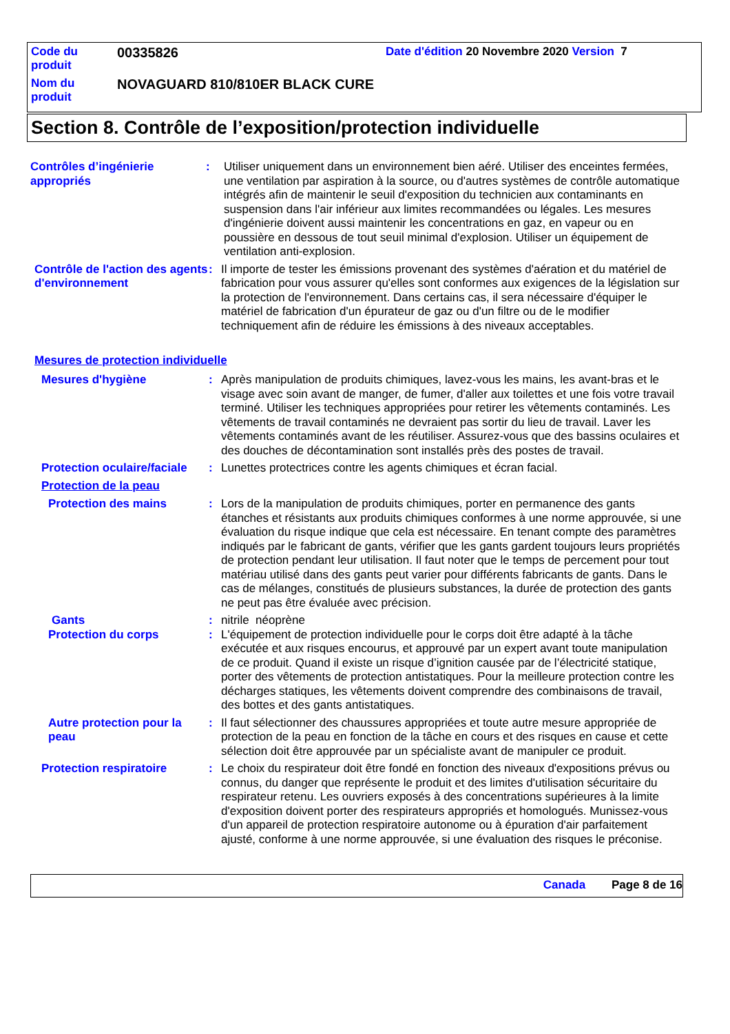| Code du produit | 00335826 | Date d'édition 20 Novembre 2020 Version 7 |
| Nom du produit | NOVAGUARD 810/810ER BLACK CURE | |
Section 8. Contrôle de l’exposition/protection individuelle
Contrôles d’ingénierie appropriés
: Utiliser uniquement dans un environnement bien aéré. Utiliser des enceintes fermées, une ventilation par aspiration à la source, ou d'autres systèmes de contrôle automatique intégrés afin de maintenir le seuil d'exposition du technicien aux contaminants en suspension dans l'air inférieur aux limites recommandées ou légales. Les mesures d'ingénierie doivent aussi maintenir les concentrations en gaz, en vapeur ou en poussière en dessous de tout seuil minimal d'explosion. Utiliser un équipement de ventilation anti-explosion.
Contrôle de l'action des agents d'environnement
: Il importe de tester les émissions provenant des systèmes d'aération et du matériel de fabrication pour vous assurer qu'elles sont conformes aux exigences de la législation sur la protection de l'environnement. Dans certains cas, il sera nécessaire d'équiper le matériel de fabrication d'un épurateur de gaz ou d'un filtre ou de le modifier techniquement afin de réduire les émissions à des niveaux acceptables.
Mesures de protection individuelle
Mesures d'hygiène : Après manipulation de produits chimiques, lavez-vous les mains, les avant-bras et le visage avec soin avant de manger, de fumer, d'aller aux toilettes et une fois votre travail terminé. Utiliser les techniques appropriées pour retirer les vêtements contaminés. Les vêtements de travail contaminés ne devraient pas sortir du lieu de travail. Laver les vêtements contaminés avant de les réutiliser. Assurez-vous que des bassins oculaires et des douches de décontamination sont installés près des postes de travail.
Protection oculaire/faciale
: Lunettes protectrices contre les agents chimiques et écran facial.
Protection de la peau
Protection des mains : Lors de la manipulation de produits chimiques, porter en permanence des gants étanches et résistants aux produits chimiques conformes à une norme approuvée, si une évaluation du risque indique que cela est nécessaire. En tenant compte des paramètres indiqués par le fabricant de gants, vérifier que les gants gardent toujours leurs propriétés de protection pendant leur utilisation. Il faut noter que le temps de percement pour tout matériau utilisé dans des gants peut varier pour différents fabricants de gants. Dans le cas de mélanges, constitués de plusieurs substances, la durée de protection des gants ne peut pas être évaluée avec précision.
Gants : nitrile néoprène
Protection du corps : L'équipement de protection individuelle pour le corps doit être adapté à la tâche exécutée et aux risques encourus, et approuvé par un expert avant toute manipulation de ce produit. Quand il existe un risque d’ignition causée par de l’électricité statique, porter des vêtements de protection antistatiques. Pour la meilleure protection contre les décharges statiques, les vêtements doivent comprendre des combinaisons de travail, des bottes et des gants antistatiques.
Autre protection pour la peau
: Il faut sélectionner des chaussures appropriées et toute autre mesure appropriée de protection de la peau en fonction de la tâche en cours et des risques en cause et cette sélection doit être approuvée par un spécialiste avant de manipuler ce produit.
Protection respiratoire : Le choix du respirateur doit être fondé en fonction des niveaux d'expositions prévus ou connus, du danger que représente le produit et des limites d'utilisation sécuritaire du respirateur retenu. Les ouvriers exposés à des concentrations supérieures à la limite d'exposition doivent porter des respirateurs appropriés et homologués. Munissez-vous d'un appareil de protection respiratoire autonome ou à épuration d'air parfaitement ajusté, conforme à une norme approuvée, si une évaluation des risques le préconise.
Canada Page 8 de 16